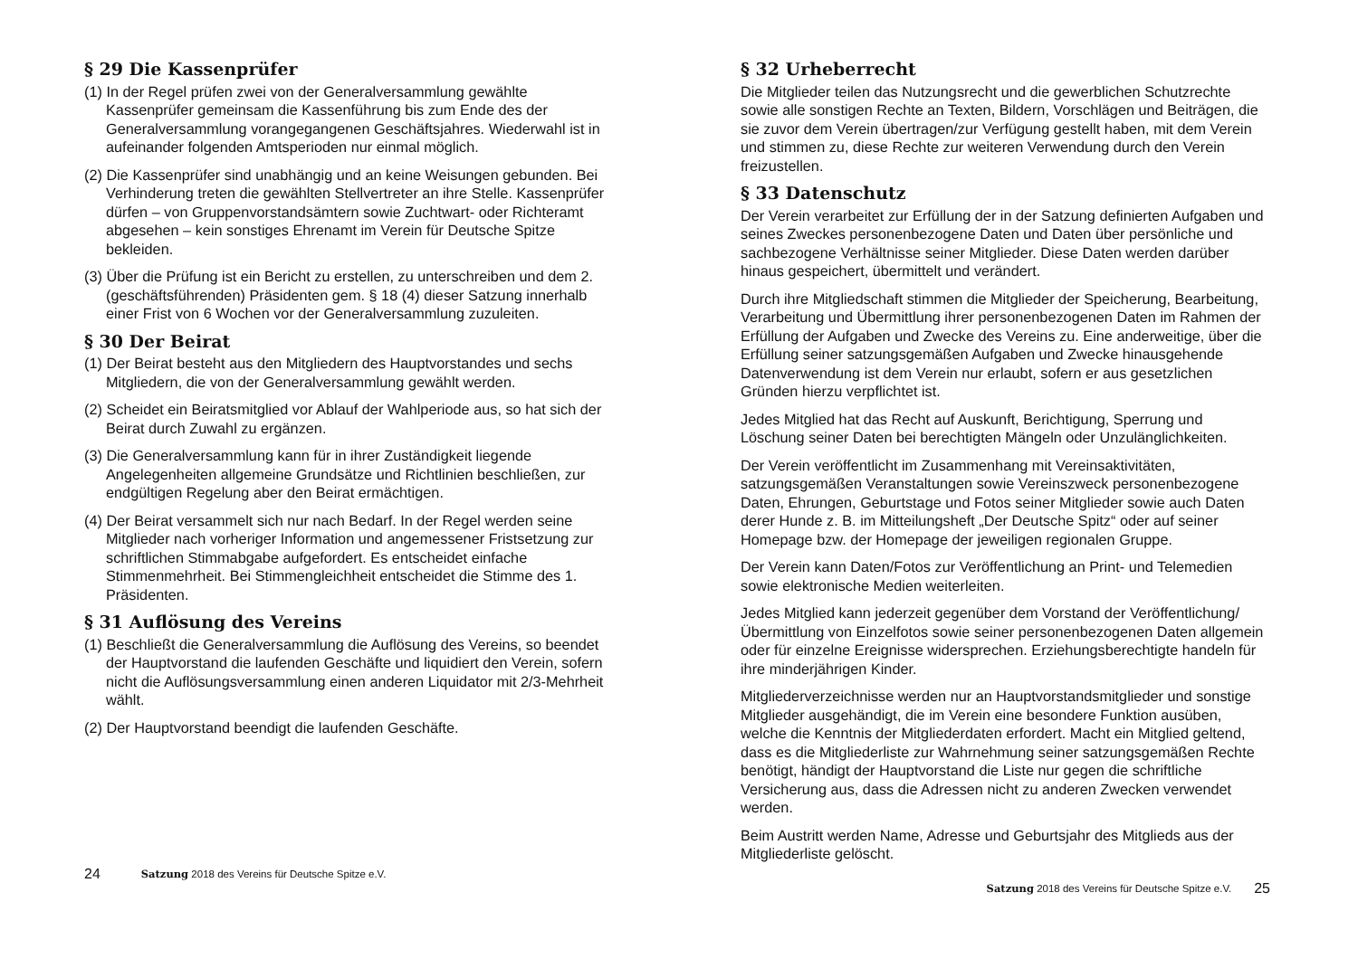§ 29 Die Kassenprüfer
(1) In der Regel prüfen zwei von der Generalversammlung gewählte Kassenprüfer gemeinsam die Kassenführung bis zum Ende des der Generalversammlung vorangegangenen Geschäftsjahres. Wiederwahl ist in aufeinander folgenden Amtsperioden nur einmal möglich.
(2) Die Kassenprüfer sind unabhängig und an keine Weisungen gebunden. Bei Verhinderung treten die gewählten Stellvertreter an ihre Stelle. Kassenprüfer dürfen – von Gruppenvorstandsämtern sowie Zuchtwart- oder Richteramt abgesehen – kein sonstiges Ehrenamt im Verein für Deutsche Spitze bekleiden.
(3) Über die Prüfung ist ein Bericht zu erstellen, zu unterschreiben und dem 2. (geschäftsführenden) Präsidenten gem. § 18 (4) dieser Satzung innerhalb einer Frist von 6 Wochen vor der Generalversammlung zuzuleiten.
§ 30 Der Beirat
(1) Der Beirat besteht aus den Mitgliedern des Hauptvorstandes und sechs Mitgliedern, die von der Generalversammlung gewählt werden.
(2) Scheidet ein Beiratsmitglied vor Ablauf der Wahlperiode aus, so hat sich der Beirat durch Zuwahl zu ergänzen.
(3) Die Generalversammlung kann für in ihrer Zuständigkeit liegende Angelegenheiten allgemeine Grundsätze und Richtlinien beschließen, zur endgültigen Regelung aber den Beirat ermächtigen.
(4) Der Beirat versammelt sich nur nach Bedarf. In der Regel werden seine Mitglieder nach vorheriger Information und angemessener Fristsetzung zur schriftlichen Stimmabgabe aufgefordert. Es entscheidet einfache Stimmenmehrheit. Bei Stimmengleichheit entscheidet die Stimme des 1. Präsidenten.
§ 31 Auflösung des Vereins
(1) Beschließt die Generalversammlung die Auflösung des Vereins, so beendet der Hauptvorstand die laufenden Geschäfte und liquidiert den Verein, sofern nicht die Auflösungsversammlung einen anderen Liquidator mit 2/3-Mehrheit wählt.
(2) Der Hauptvorstand beendigt die laufenden Geschäfte.
24 Satzung 2018 des Vereins für Deutsche Spitze e.V.
§ 32 Urheberrecht
Die Mitglieder teilen das Nutzungsrecht und die gewerblichen Schutzrechte sowie alle sonstigen Rechte an Texten, Bildern, Vorschlägen und Beiträgen, die sie zuvor dem Verein übertragen/zur Verfügung gestellt haben, mit dem Verein und stimmen zu, diese Rechte zur weiteren Verwendung durch den Verein freizustellen.
§ 33 Datenschutz
Der Verein verarbeitet zur Erfüllung der in der Satzung definierten Aufgaben und seines Zweckes personenbezogene Daten und Daten über persönliche und sachbezogene Verhältnisse seiner Mitglieder. Diese Daten werden darüber hinaus gespeichert, übermittelt und verändert.
Durch ihre Mitgliedschaft stimmen die Mitglieder der Speicherung, Bearbeitung, Verarbeitung und Übermittlung ihrer personenbezogenen Daten im Rahmen der Erfüllung der Aufgaben und Zwecke des Vereins zu. Eine anderweitige, über die Erfüllung seiner satzungsgemäßen Aufgaben und Zwecke hinausgehende Datenverwendung ist dem Verein nur erlaubt, sofern er aus gesetzlichen Gründen hierzu verpflichtet ist.
Jedes Mitglied hat das Recht auf Auskunft, Berichtigung, Sperrung und Löschung seiner Daten bei berechtigten Mängeln oder Unzulänglichkeiten.
Der Verein veröffentlicht im Zusammenhang mit Vereinsaktivitäten, satzungsgemäßen Veranstaltungen sowie Vereinszweck personenbezogene Daten, Ehrungen, Geburtstage und Fotos seiner Mitglieder sowie auch Daten derer Hunde z. B. im Mitteilungsheft „Der Deutsche Spitz“ oder auf seiner Homepage bzw. der Homepage der jeweiligen regionalen Gruppe.
Der Verein kann Daten/Fotos zur Veröffentlichung an Print- und Telemedien sowie elektronische Medien weiterleiten.
Jedes Mitglied kann jederzeit gegenüber dem Vorstand der Veröffentlichung/Übermittlung von Einzelfotos sowie seiner personenbezogenen Daten allgemein oder für einzelne Ereignisse widersprechen. Erziehungsberechtigte handeln für ihre minderjährigen Kinder.
Mitgliederverzeichnisse werden nur an Hauptvorstandsmitglieder und sonstige Mitglieder ausgehändigt, die im Verein eine besondere Funktion ausüben, welche die Kenntnis der Mitgliederdaten erfordert. Macht ein Mitglied geltend, dass es die Mitgliederliste zur Wahrnehmung seiner satzungsgemäßen Rechte benötigt, händigt der Hauptvorstand die Liste nur gegen die schriftliche Versicherung aus, dass die Adressen nicht zu anderen Zwecken verwendet werden.
Beim Austritt werden Name, Adresse und Geburtsjahr des Mitglieds aus der Mitgliederliste gelöscht.
Satzung 2018 des Vereins für Deutsche Spitze e.V. 25